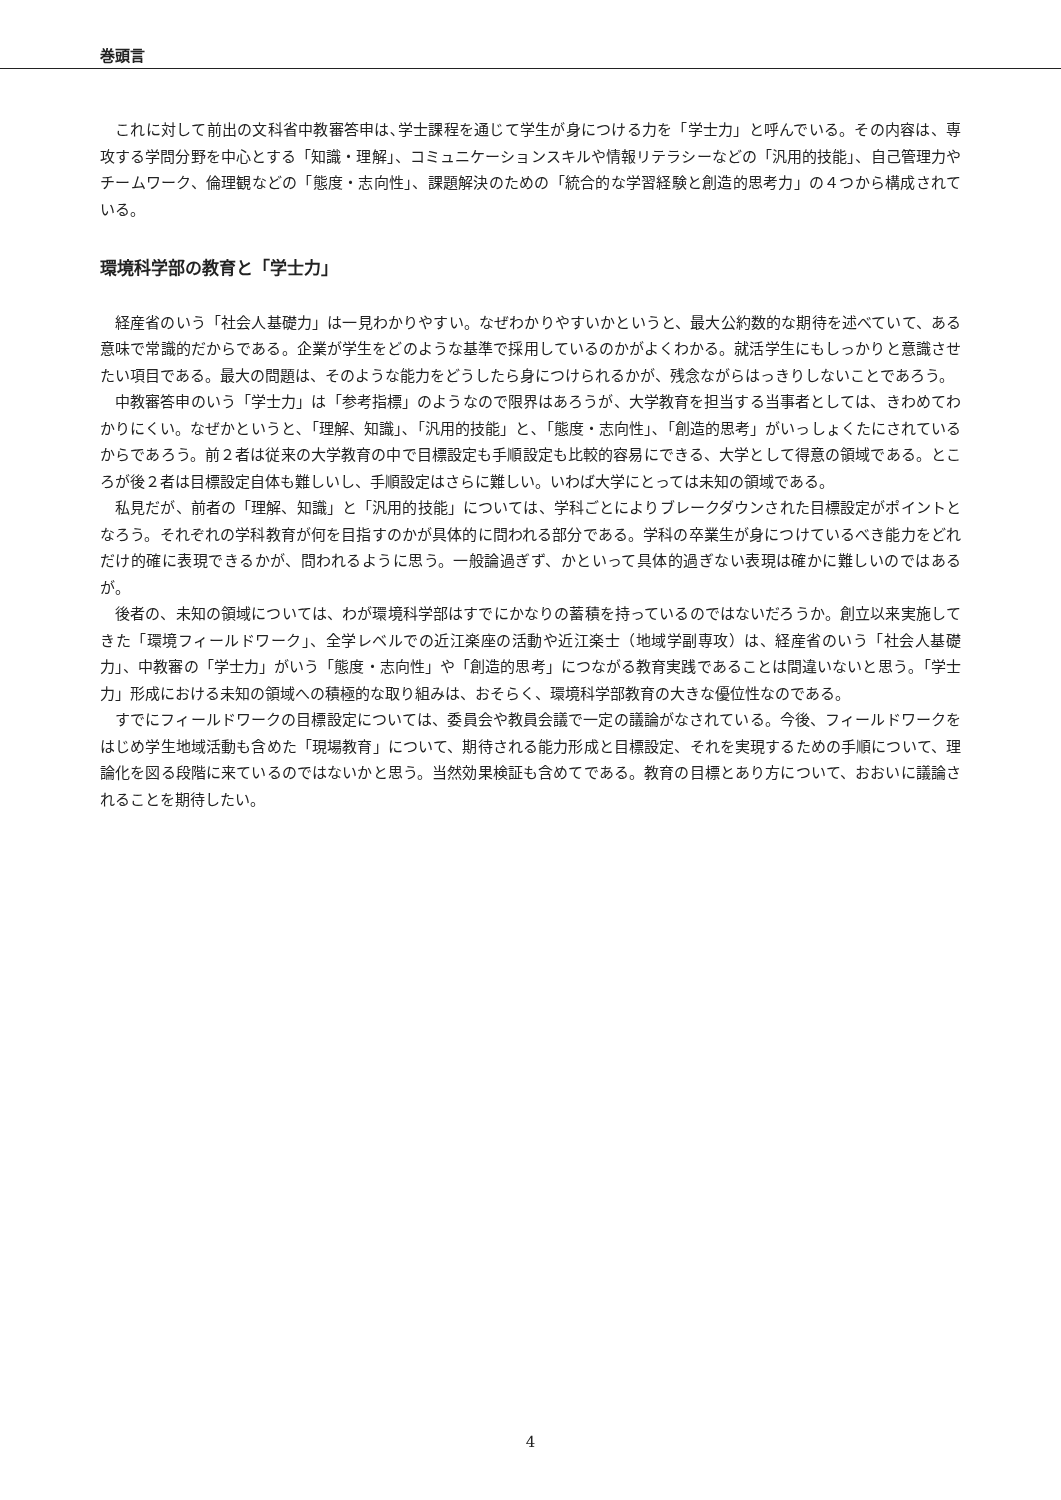巻頭言
これに対して前出の文科省中教審答申は､学士課程を通じて学生が身につける力を「学士力」と呼んでいる。その内容は、専攻する学問分野を中心とする「知識・理解」、コミュニケーションスキルや情報リテラシーなどの「汎用的技能」、自己管理力やチームワーク、倫理観などの「態度・志向性」、課題解決のための「統合的な学習経験と創造的思考力」の４つから構成されている。
環境科学部の教育と「学士力」
経産省のいう「社会人基礎力」は一見わかりやすい。なぜわかりやすいかというと、最大公約数的な期待を述べていて、ある意味で常識的だからである。企業が学生をどのような基準で採用しているのかがよくわかる。就活学生にもしっかりと意識させたい項目である。最大の問題は、そのような能力をどうしたら身につけられるかが、残念ながらはっきりしないことであろう。
中教審答申のいう「学士力」は「参考指標」のようなので限界はあろうが、大学教育を担当する当事者としては、きわめてわかりにくい。なぜかというと､「理解、知識｣､「汎用的技能」と､「態度・志向性｣､「創造的思考」がいっしょくたにされているからであろう。前２者は従来の大学教育の中で目標設定も手順設定も比較的容易にできる、大学として得意の領域である。ところが後２者は目標設定自体も難しいし、手順設定はさらに難しい。いわば大学にとっては未知の領域である。
私見だが、前者の「理解、知識」と「汎用的技能」については、学科ごとによりブレークダウンされた目標設定がポイントとなろう。それぞれの学科教育が何を目指すのかが具体的に問われる部分である。学科の卒業生が身につけているべき能力をどれだけ的確に表現できるかが、問われるように思う。一般論過ぎず、かといって具体的過ぎない表現は確かに難しいのではあるが。
後者の、未知の領域については、わが環境科学部はすでにかなりの蓄積を持っているのではないだろうか。創立以来実施してきた「環境フィールドワーク｣、全学レベルでの近江楽座の活動や近江楽士（地域学副専攻）は、経産省のいう「社会人基礎力｣、中教審の「学士力」がいう「態度・志向性」や「創造的思考」につながる教育実践であることは間違いないと思う｡「学士力」形成における未知の領域への積極的な取り組みは、おそらく、環境科学部教育の大きな優位性なのである。
すでにフィールドワークの目標設定については、委員会や教員会議で一定の議論がなされている。今後、フィールドワークをはじめ学生地域活動も含めた「現場教育」について、期待される能力形成と目標設定、それを実現するための手順について、理論化を図る段階に来ているのではないかと思う。当然効果検証も含めてである。教育の目標とあり方について、おおいに議論されることを期待したい。
4